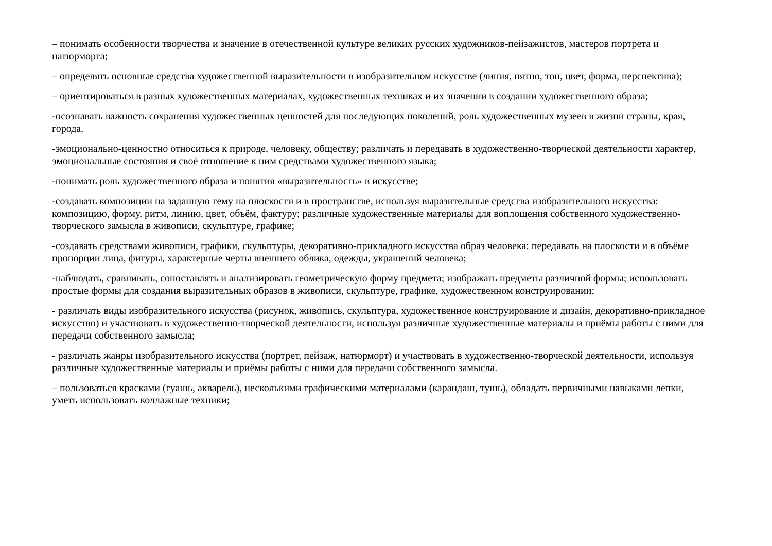– понимать особенности творчества и значение в отечественной культуре великих русских художников-пейзажистов, мастеров портрета и натюрморта;
– определять основные средства художественной выразительности в изобразительном искусстве (линия, пятно, тон, цвет, форма, перспектива);
– ориентироваться в разных художественных материалах, художественных техниках и их значении в создании художественного образа;
-осознавать важность сохранения художественных ценностей для последующих поколений, роль художественных музеев в жизни страны, края, города.
-эмоционально-ценностно относиться к природе, человеку, обществу; различать и передавать в художественно-творческой деятельности характер, эмоциональные состояния и своё отношение к ним средствами художественного языка;
-понимать роль художественного образа и понятия «выразительность» в искусстве;
-создавать композиции на заданную тему на плоскости и в пространстве, используя выразительные средства изобразительного искусства: композицию, форму, ритм, линию, цвет, объём, фактуру; различные художественные материалы для воплощения собственного художественно-творческого замысла в живописи, скульптуре, графике;
-создавать средствами живописи, графики, скульптуры, декоративно-прикладного искусства образ человека: передавать на плоскости и в объёме пропорции лица, фигуры, характерные черты внешнего облика, одежды, украшений человека;
-наблюдать, сравнивать, сопоставлять и анализировать геометрическую форму предмета; изображать предметы различной формы; использовать простые формы для создания выразительных образов в живописи, скульптуре, графике, художественном конструировании;
- различать виды изобразительного искусства (рисунок, живопись, скульптура, художественное конструирование и дизайн, декоративно-прикладное искусство) и участвовать в художественно-творческой деятельности, используя различные художественные материалы и приёмы работы с ними для передачи собственного замысла;
- различать жанры изобразительного искусства (портрет, пейзаж, натюрморт) и участвовать в художественно-творческой деятельности, используя различные художественные материалы и приёмы работы с ними для передачи собственного замысла.
– пользоваться красками (гуашь, акварель), несколькими графическими материалами (карандаш, тушь), обладать первичными навыками лепки, уметь использовать коллажные техники;